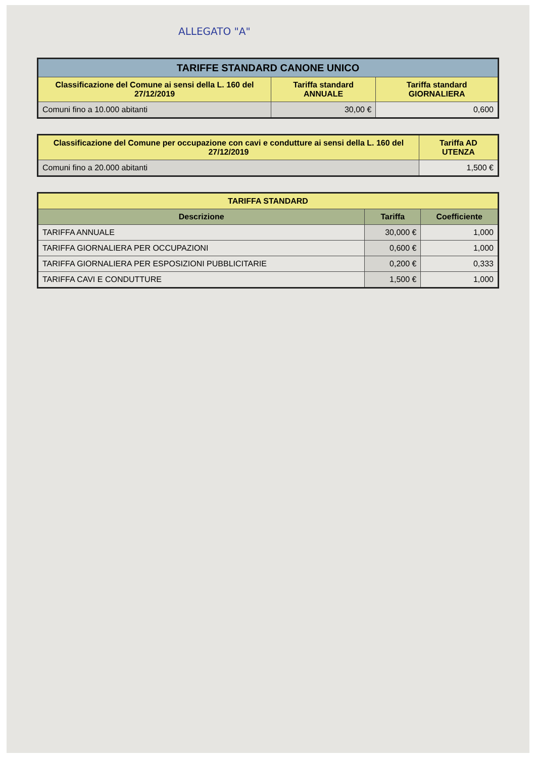ALLEGATO "A"
| TARIFFE STANDARD CANONE UNICO | | |
| --- | --- | --- |
| Classificazione del Comune ai sensi della L. 160 del 27/12/2019 | Tariffa standard ANNUALE | Tariffa standard GIORNALIERA |
| Comuni fino a 10.000 abitanti | 30,00 € | 0,600 |
| Classificazione del Comune per occupazione con cavi e condutture ai sensi della L. 160 del 27/12/2019 | Tariffa AD UTENZA |
| --- | --- |
| Comuni fino a 20.000 abitanti | 1,500 € |
| TARIFFA STANDARD | | |
| --- | --- | --- |
| Descrizione | Tariffa | Coefficiente |
| TARIFFA ANNUALE | 30,000 € | 1,000 |
| TARIFFA GIORNALIERA PER OCCUPAZIONI | 0,600 € | 1,000 |
| TARIFFA GIORNALIERA PER ESPOSIZIONI PUBBLICITARIE | 0,200 € | 0,333 |
| TARIFFA CAVI E CONDUTTURE | 1,500 € | 1,000 |